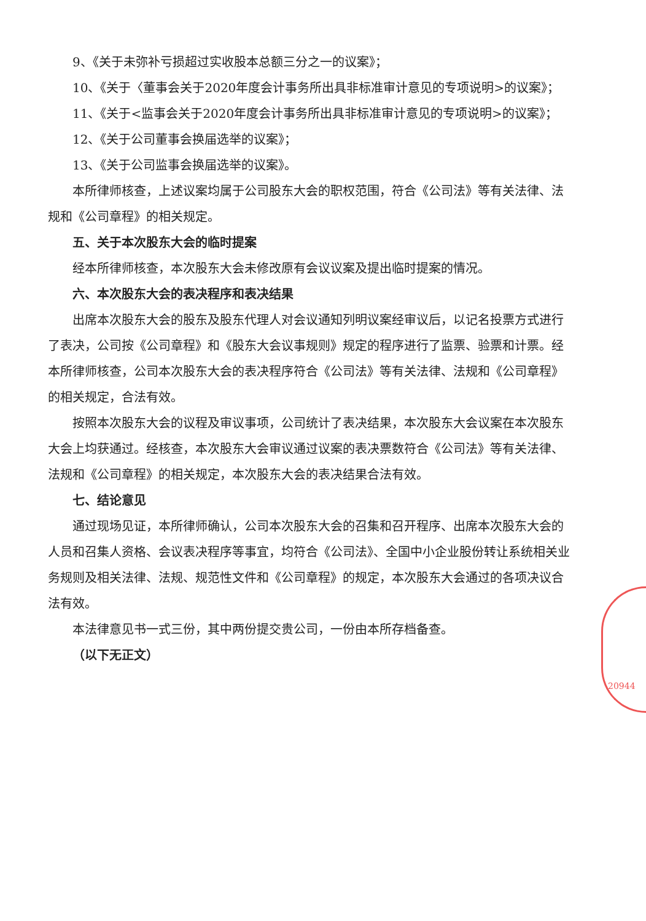9、《关于未弥补亏损超过实收股本总额三分之一的议案》；
10、《关于〈董事会关于2020年度会计事务所出具非标准审计意见的专项说明>的议案》；
11、《关于<监事会关于2020年度会计事务所出具非标准审计意见的专项说明>的议案》；
12、《关于公司董事会换届选举的议案》；
13、《关于公司监事会换届选举的议案》。
本所律师核查，上述议案均属于公司股东大会的职权范围，符合《公司法》等有关法律、法规和《公司章程》的相关规定。
五、关于本次股东大会的临时提案
经本所律师核查，本次股东大会未修改原有会议议案及提出临时提案的情况。
六、本次股东大会的表决程序和表决结果
出席本次股东大会的股东及股东代理人对会议通知列明议案经审议后，以记名投票方式进行了表决，公司按《公司章程》和《股东大会议事规则》规定的程序进行了监票、验票和计票。经本所律师核查，公司本次股东大会的表决程序符合《公司法》等有关法律、法规和《公司章程》的相关规定，合法有效。
按照本次股东大会的议程及审议事项，公司统计了表决结果，本次股东大会议案在本次股东大会上均获通过。经核查，本次股东大会审议通过议案的表决票数符合《公司法》等有关法律、法规和《公司章程》的相关规定，本次股东大会的表决结果合法有效。
七、结论意见
通过现场见证，本所律师确认，公司本次股东大会的召集和召开程序、出席本次股东大会的人员和召集人资格、会议表决程序等事宜，均符合《公司法》、全国中小企业股份转让系统相关业务规则及相关法律、法规、规范性文件和《公司章程》的规定，本次股东大会通过的各项决议合法有效。
本法律意见书一式三份，其中两份提交贵公司，一份由本所存档备查。
（以下无正文）
20944